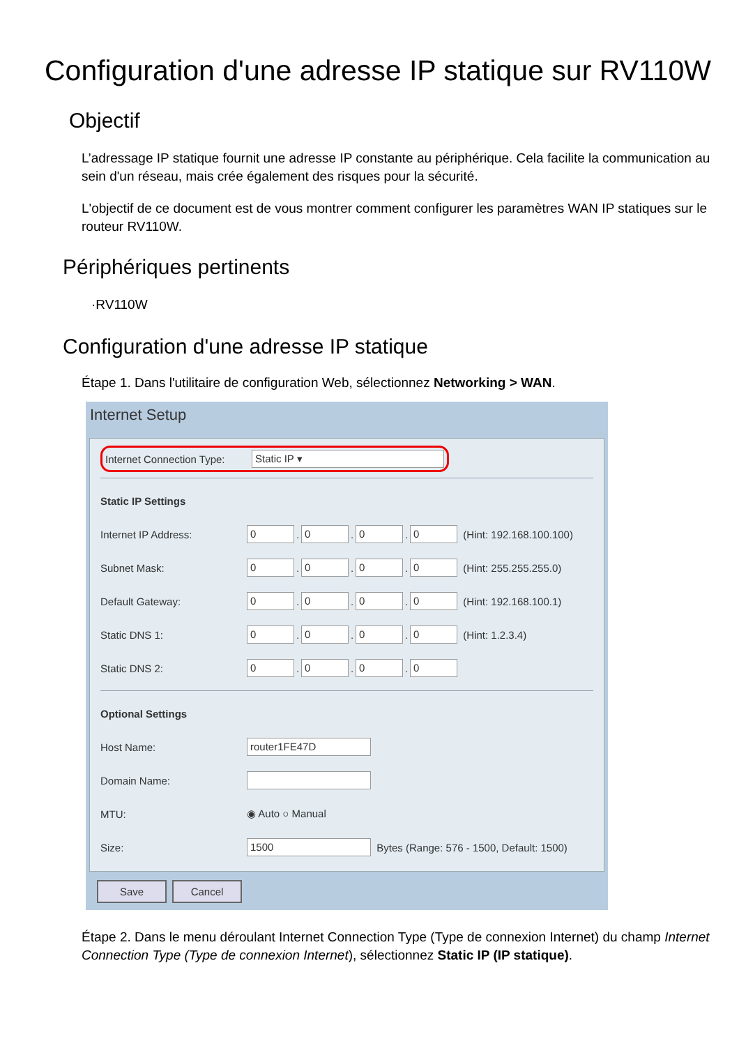Configuration d'une adresse IP statique sur RV110W
Objectif
L’adressage IP statique fournit une adresse IP constante au périphérique. Cela facilite la communication au sein d'un réseau, mais crée également des risques pour la sécurité.
L'objectif de ce document est de vous montrer comment configurer les paramètres WAN IP statiques sur le routeur RV110W.
Périphériques pertinents
·RV110W
Configuration d'une adresse IP statique
Étape 1. Dans l'utilitaire de configuration Web, sélectionnez Networking > WAN.
Internet Setup
Internet Connection Type: Static IP ▾
Static IP Settings
Internet IP Address: 0. 0. 0. 0 (Hint: 192.168.100.100)
Subnet Mask: 0. 0. 0. 0 (Hint: 255.255.255.0)
Default Gateway: 0. 0. 0. 0 (Hint: 192.168.100.1)
Static DNS 1: 0. 0. 0. 0 (Hint: 1.2.3.4)
Static DNS 2: 0. 0. 0. 0
Optional Settings
Host Name: router1FE47D
Domain Name:
MTU: ◉ Auto ○ Manual
Size: 1500 Bytes (Range: 576 - 1500, Default: 1500)
Save Cancel
Étape 2. Dans le menu déroulant Internet Connection Type (Type de connexion Internet) du champ Internet Connection Type (Type de connexion Internet), sélectionnez Static IP (IP statique).